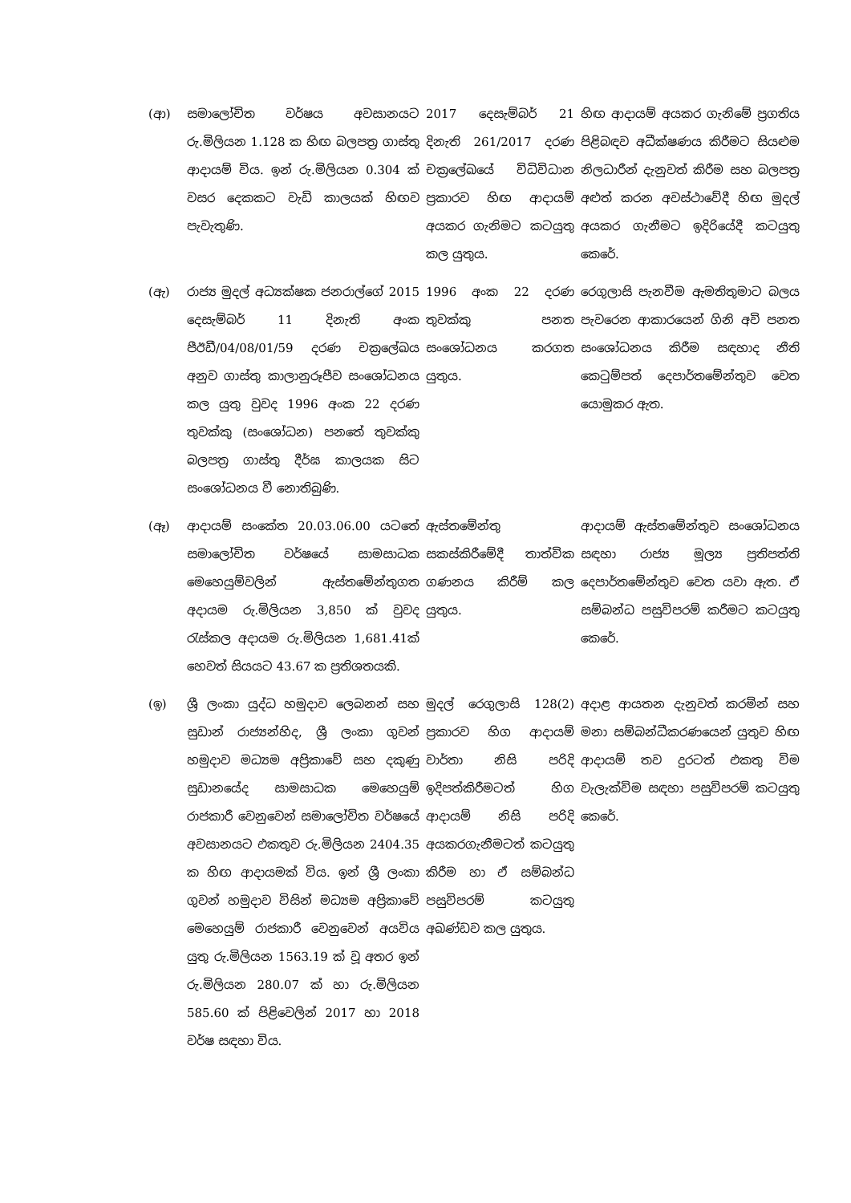| (ආ) | සමාලෝචිත වර්ෂය අවසානයට රු.මිලියන 1.128 ක හිඟ බලපත්‍ර ගාස්තු ආදායම් විය. ඉන් රු.මිලියන 0.304 ක් වසර දෙකකට වැඩි කාලයක් හිඟව පැවැතුණි. | 2017 දෙසැම්බර් 21 දිනැති 261/2017 දරණ චක්‍රලේඛයේ විධිවිධාන ප්‍රකාරව හිඟ ආදායම් අයකර ගැනිමට කටයුතු කල යුතුය. | හිඟ ආදායම් අයකර ගැනිමේ ප්‍රගතිය පිළිබඳව අධීක්ෂණය කිරීමට සියළුම නිලධාරීන් දැනුවත් කිරීම සහ බලපත්‍ර අළුත් කරන අවස්ථාවේදී හිඟ මුදල් අයකර ගැනීමට ඉදිරියේදී කටයුතු කෙරේ. |
| (ඇ) | රාජ්‍ය මුදල් අධ්‍යක්ෂක ජනරාල්ගේ 2015 දෙසැම්බර් 11 දිනැති අංක පීඊඩී/04/08/01/59 දරණ චක්‍රලේඛය අනුව ගාස්තු කාලානුරූපීව සංශෝධනය කල යුතු වුවද 1996 අංක 22 දරණ තුවක්කු (සංශෝධන) පනතේ තුවක්කු බලපත්‍ර ගාස්තු දීර්ඝ කාලයක සිට සංශෝධනය වී නොතිබුණි. | 1996 අංක 22 දරණ තුවක්කු පනත සංශෝධනය කරගත යුතුය. | රෙගුලාසි පැනවීම ඇමතිතුමාට බලය පැවරෙන ආකාරයෙන් ගිනි අවි පනත සංශෝධනය කිරීම සඳහාද නීති කෙටුම්පත් දෙපාර්තමේන්තුව වෙත යොමුකර ඇත. |
| (ඈ) | ආදායම් සංකේත 20.03.06.00 යටතේ සමාලෝචිත වර්ෂයේ සාමසාධක මෙහෙයුම්වලින් ඇස්තමේන්තුගත අදායම රු.මිලියන 3,850 ක් වුවද රැස්කල අදායම රු.මිලියන 1,681.41ක් හෙවත් සියයට 43.67 ක ප්‍රතිශතයකි. | ඇස්තමේන්තු සකස්කිරීමේදී තාත්වික ගණනය කිරීම් කල යුතුය. | ආදායම් ඇස්තමේන්තුව සංශෝධනය සඳහා රාජ්‍ය මූල්‍ය ප්‍රතිපත්ති දෙපාර්තමේන්තුව වෙත යවා ඇත. ඒ සම්බන්ධ පසුවිපරම් කරීමට කටයුතු කෙරේ. |
| (ඉ) | ශ්‍රී ලංකා යුද්ධ හමුදාව ලෙබනන් සහ සුඩාන් රාජ්‍යන්හිද, ශ්‍රී ලංකා ගුවන් හමුදාව මධ්‍යම අප්‍රිකාවේ සහ දකුණු සුඩානයේද සාමසාධක මෙහෙයුම් රාජකාරී වෙනුවෙන් සමාලෝචිත වර්ෂයේ අවසානයට එකතුව රු.මිලියන 2404.35 ක හිඟ ආදායමක් විය. ඉන් ශ්‍රී ලංකා ගුවන් හමුදාව විසින් මධ්‍යම අප්‍රිකාවේ මෙහෙයුම් රාජකාරී වෙනුවෙන් අයවිය යුතු රු.මිලියන 1563.19 ක් වූ අතර ඉන් රු.මිලියන 280.07 ක් හා රු.මිලියන 585.60 ක් පිළිවෙලින් 2017 හා 2018 වර්ෂ සඳහා විය. | මුදල් රෙගුලාසි 128(2) ප්‍රකාරව හිග ආදායම් වාර්තා නිසි පරිදි ඉදිපත්කිරීමටත් හිග ආදායම් නිසි පරිදි අයකරගැනීමටත් කටයුතු කිරීම හා ඒ සම්බන්ධ පසුවිපරම් කටයුතු අඛණ්ඩව කල යුතුය. | අදාළ ආයතන දැනුවත් කරමින් සහ මනා සම්බන්ධීකරණයෙන් යුතුව හිඟ ආදායම් තව දුරටත් එකතු විම වැලැක්විම සඳහා පසුවිපරම් කටයුතු කෙරේ. |